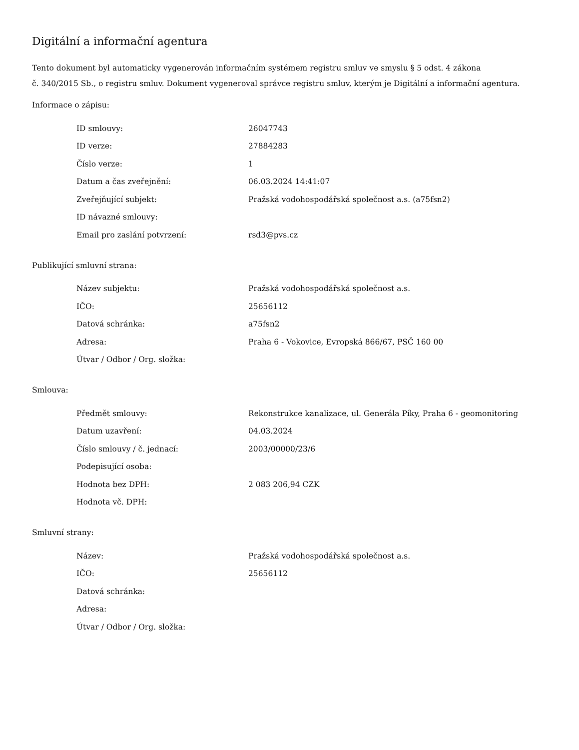Digitální a informační agentura
Tento dokument byl automaticky vygenerován informačním systémem registru smluv ve smyslu § 5 odst. 4 zákona
č. 340/2015 Sb., o registru smluv. Dokument vygeneroval správce registru smluv, kterým je Digitální a informační agentura.
Informace o zápisu:
| ID smlouvy: | 26047743 |
| ID verze: | 27884283 |
| Číslo verze: | 1 |
| Datum a čas zveřejnění: | 06.03.2024 14:41:07 |
| Zveřejňující subjekt: | Pražská vodohospodářská společnost a.s. (a75fsn2) |
| ID návazné smlouvy: | |
| Email pro zaslání potvrzení: | rsd3@pvs.cz |
Publikující smluvní strana:
| Název subjektu: | Pražská vodohospodářská společnost a.s. |
| IČO: | 25656112 |
| Datová schránka: | a75fsn2 |
| Adresa: | Praha 6 - Vokovice, Evropská 866/67, PSČ 160 00 |
| Útvar / Odbor / Org. složka: | |
Smlouva:
| Předmět smlouvy: | Rekonstrukce kanalizace, ul. Generála Píky, Praha 6 - geomonitoring |
| Datum uzavření: | 04.03.2024 |
| Číslo smlouvy / č. jednací: | 2003/00000/23/6 |
| Podepisující osoba: | |
| Hodnota bez DPH: | 2 083 206,94 CZK |
| Hodnota vč. DPH: | |
Smluvní strany:
| Název: | Pražská vodohospodářská společnost a.s. |
| IČO: | 25656112 |
| Datová schránka: | |
| Adresa: | |
| Útvar / Odbor / Org. složka: | |